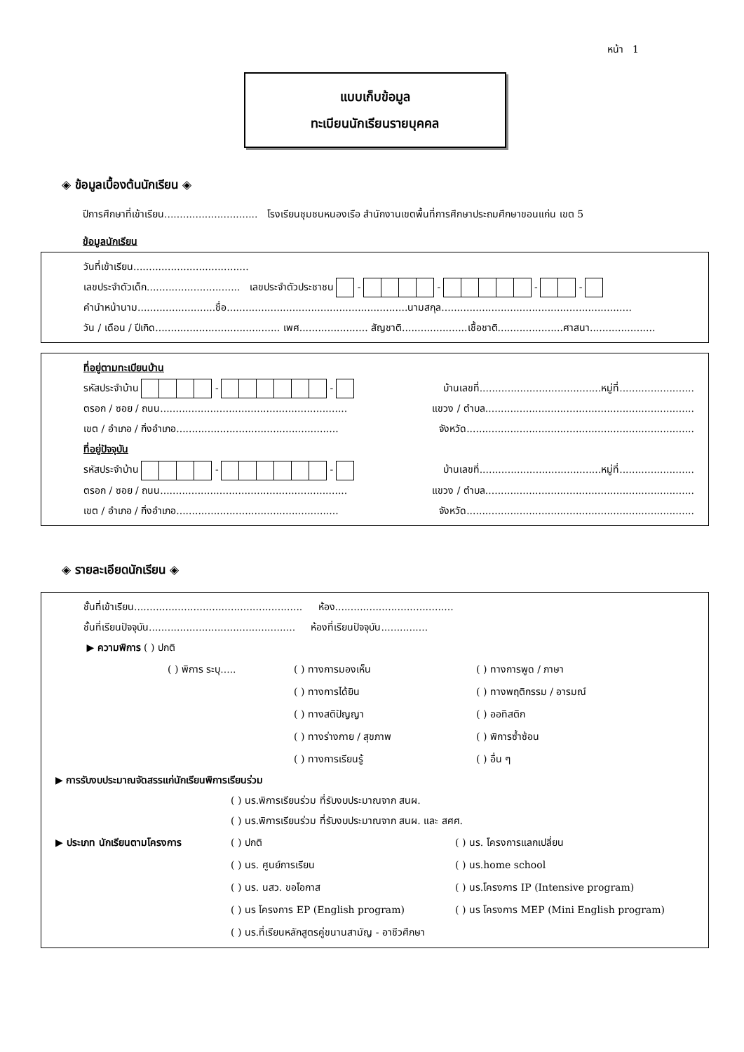หน้า 1
แบบเก็บข้อมูล
ทะเบียนนักเรียนรายบุคคล
◈ ข้อมูลเบื้องต้นนักเรียน ◈
ปีการศึกษาที่เข้าเรียน.............................. โรงเรียนชุมชนหนองเรือ สำนักงานเขตพื้นที่การศึกษาประถมศึกษาขอนแก่น เขต 5
ข้อมูลนักเรียน
วันที่เข้าเรียน.....................................
เลขประจำตัวเด็ก.............................. เลขประจำตัวประชาชน - - - -
คำนำหน้านาม.........................ชื่อ..........................................................นามสกุล.............................................................
วัน / เดือน / ปีเกิด........................................ เพศ...................... สัญชาติ.....................เชื้อชาติ.....................ศาสนา.....................
ที่อยู่ตามทะเบียนบ้าน
รหัสประจำบ้าน - - บ้านเลขที่.......................................หมู่ที่........................
ตรอก / ซอย / ถนน............................................................ แขวง / ตำบล...................................................................
เขต / อำเภอ / กิ่งอำเภอ.................................................... จังหวัด.........................................................................
ที่อยู่ปัจจุบัน
รหัสประจำบ้าน - - บ้านเลขที่.......................................หมู่ที่........................
ตรอก / ซอย / ถนน............................................................ แขวง / ตำบล...................................................................
เขต / อำเภอ / กิ่งอำเภอ.................................................... จังหวัด.........................................................................
◈ รายละเอียดนักเรียน ◈
ชั้นที่เข้าเรียน...................................................... ห้อง......................................
ชั้นที่เรียนปัจจุบัน............................................... ห้องที่เรียนปัจจุบัน...............
▶ ความพิการ ( ) ปกติ
( ) พิการ ระบุ..... ( ) ทางการมองเห็น ( ) ทางการพูด / ภาษา ( ) ทางการได้ยิน ( ) ทางพฤติกรรม / อารมณ์ ( ) ทางสติปัญญา ( ) ออทิสติก ( ) ทางร่างกาย / สุขภาพ ( ) พิการซ้ำซ้อน ( ) ทางการเรียนรู้ ( ) อื่น ๆ
▶ การรับงบประมาณจัดสรรแก่นักเรียนพิการเรียนร่วม
( ) นร.พิการเรียนร่วม ที่รับงบประมาณจาก สนผ.
( ) นร.พิการเรียนร่วม ที่รับงบประมาณจาก สนผ. และ สศศ.
▶ ประเภท นักเรียนตามโครงการ ( ) ปกติ ( ) นร. โครงการแลกเปลี่ยน ( ) นร. ศูนย์การเรียน ( ) นร.home school ( ) นร. นสว. ขอโอกาส ( ) นร.โครงการ IP (Intensive program) ( ) นร โครงการ EP (English program) ( ) นร โครงการ MEP (Mini English program) ( ) นร.ที่เรียนหลักสูตรคู่ขนานสามัญ - อาชีวศึกษา